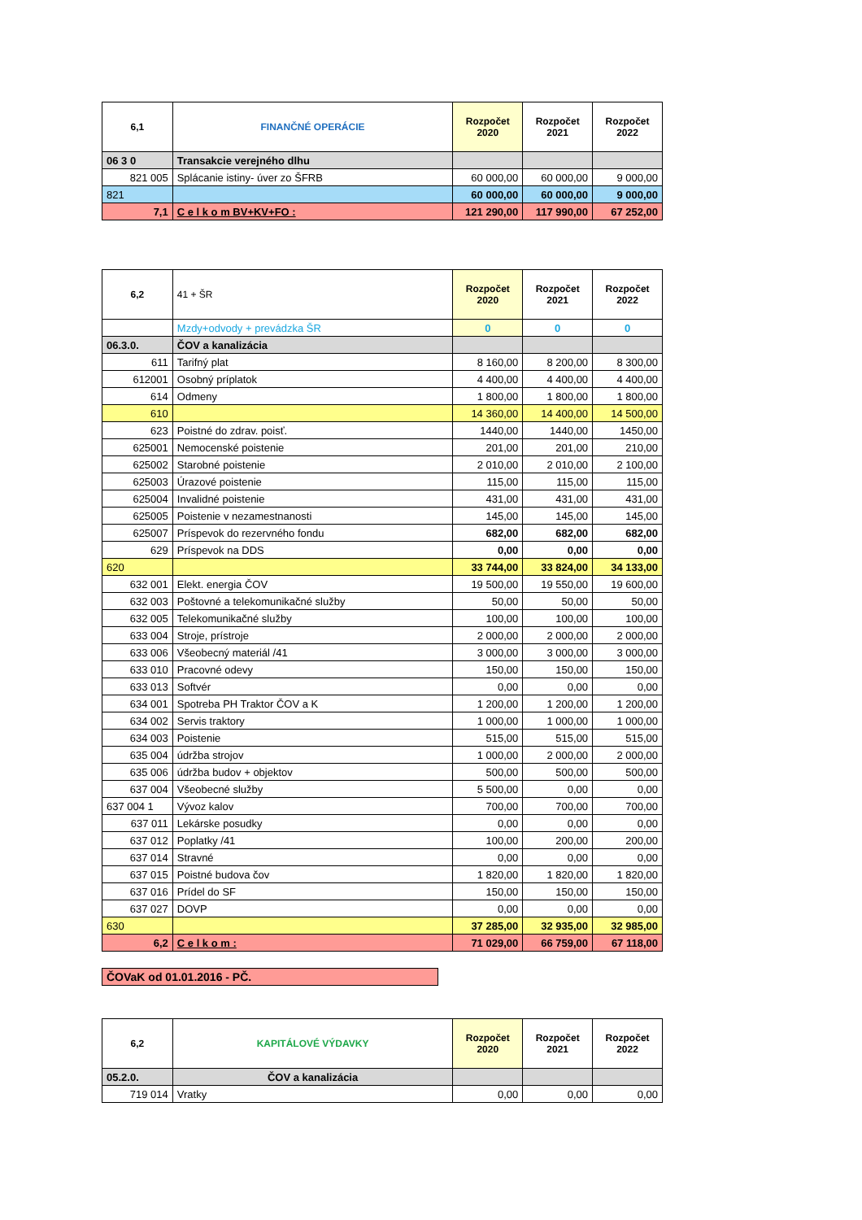| 6,1 | FINANČNÉ OPERÁCIE | Rozpočet 2020 | Rozpočet 2021 | Rozpočet 2022 |
| --- | --- | --- | --- | --- |
| 06 3 0 | Transakcie verejného dlhu | | | |
| 821 005 | Splácanie istiny- úver zo ŠFRB | 60 000,00 | 60 000,00 | 9 000,00 |
| 821 | | 60 000,00 | 60 000,00 | 9 000,00 |
| 7,1 | C e l k o m BV+KV+FO : | 121 290,00 | 117 990,00 | 67 252,00 |
| 6,2 | 41 + ŠR | Rozpočet 2020 | Rozpočet 2021 | Rozpočet 2022 |
| --- | --- | --- | --- | --- |
| | Mzdy+odvody + prevádzka ŠR | 0 | 0 | 0 |
| 06.3.0. | ČOV a kanalizácia | | | |
| 611 | Tarifný plat | 8 160,00 | 8 200,00 | 8 300,00 |
| 612001 | Osobný príplatok | 4 400,00 | 4 400,00 | 4 400,00 |
| 614 | Odmeny | 1 800,00 | 1 800,00 | 1 800,00 |
| 610 | | 14 360,00 | 14 400,00 | 14 500,00 |
| 623 | Poistné do zdrav. poisť. | 1440,00 | 1440,00 | 1450,00 |
| 625001 | Nemocenské poistenie | 201,00 | 201,00 | 210,00 |
| 625002 | Starobné poistenie | 2 010,00 | 2 010,00 | 2 100,00 |
| 625003 | Úrazové poistenie | 115,00 | 115,00 | 115,00 |
| 625004 | Invalidné poistenie | 431,00 | 431,00 | 431,00 |
| 625005 | Poistenie v nezamestnanosti | 145,00 | 145,00 | 145,00 |
| 625007 | Príspevok do rezervného fondu | 682,00 | 682,00 | 682,00 |
| 629 | Príspevok na DDS | 0,00 | 0,00 | 0,00 |
| 620 | | 33 744,00 | 33 824,00 | 34 133,00 |
| 632 001 | Elekt. energia ČOV | 19 500,00 | 19 550,00 | 19 600,00 |
| 632 003 | Poštovné a telekomunikačné služby | 50,00 | 50,00 | 50,00 |
| 632 005 | Telekomunikačné služby | 100,00 | 100,00 | 100,00 |
| 633 004 | Stroje, prístroje | 2 000,00 | 2 000,00 | 2 000,00 |
| 633 006 | Všeobecný materiál /41 | 3 000,00 | 3 000,00 | 3 000,00 |
| 633 010 | Pracovné odevy | 150,00 | 150,00 | 150,00 |
| 633 013 | Softvér | 0,00 | 0,00 | 0,00 |
| 634 001 | Spotreba PH Traktor ČOV a K | 1 200,00 | 1 200,00 | 1 200,00 |
| 634 002 | Servis traktory | 1 000,00 | 1 000,00 | 1 000,00 |
| 634 003 | Poistenie | 515,00 | 515,00 | 515,00 |
| 635 004 | údržba strojov | 1 000,00 | 2 000,00 | 2 000,00 |
| 635 006 | údržba budov + objektov | 500,00 | 500,00 | 500,00 |
| 637 004 | Všeobecné služby | 5 500,00 | 0,00 | 0,00 |
| 637 004 1 | Vývoz kalov | 700,00 | 700,00 | 700,00 |
| 637 011 | Lekárske posudky | 0,00 | 0,00 | 0,00 |
| 637 012 | Poplatky /41 | 100,00 | 200,00 | 200,00 |
| 637 014 | Stravné | 0,00 | 0,00 | 0,00 |
| 637 015 | Poistné budova čov | 1 820,00 | 1 820,00 | 1 820,00 |
| 637 016 | Prídel do SF | 150,00 | 150,00 | 150,00 |
| 637 027 | DOVP | 0,00 | 0,00 | 0,00 |
| 630 | | 37 285,00 | 32 935,00 | 32 985,00 |
| 6,2 | C e l k o m : | 71 029,00 | 66 759,00 | 67 118,00 |
ČOVaK od 01.01.2016 - PČ.
| 6,2 | KAPITÁLOVÉ VÝDAVKY | Rozpočet 2020 | Rozpočet 2021 | Rozpočet 2022 |
| --- | --- | --- | --- | --- |
| 05.2.0. | ČOV a kanalizácia | | | |
| 719 014 | Vratky | 0,00 | 0,00 | 0,00 |